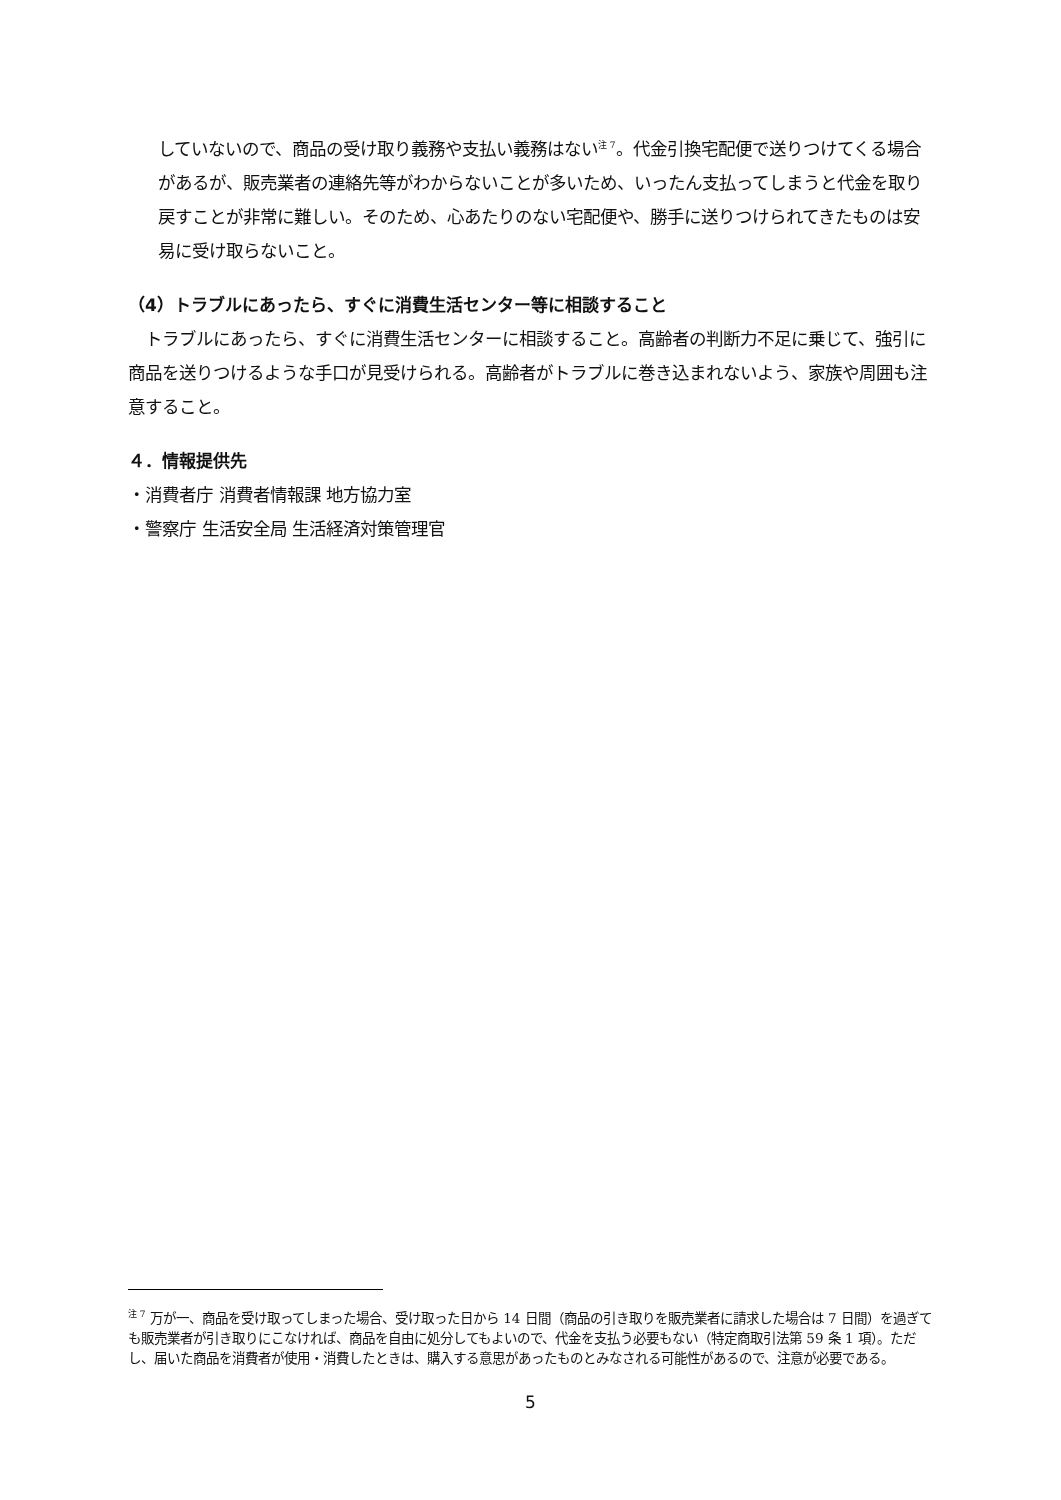していないので、商品の受け取り義務や支払い義務はない<sup>注 7</sup>。代金引換宅配便で送りつけてくる場合があるが、販売業者の連絡先等がわからないことが多いため、いったん支払ってしまうと代金を取り戻すことが非常に難しい。そのため、心あたりのない宅配便や、勝手に送りつけられてきたものは安易に受け取らないこと。
（4）トラブルにあったら、すぐに消費生活センター等に相談すること
　トラブルにあったら、すぐに消費生活センターに相談すること。高齢者の判断力不足に乗じて、強引に商品を送りつけるような手口が見受けられる。高齢者がトラブルに巻き込まれないよう、家族や周囲も注意すること。
４．情報提供先
・消費者庁 消費者情報課 地方協力室
・警察庁 生活安全局 生活経済対策管理官
<sup>注 7</sup> 万が一、商品を受け取ってしまった場合、受け取った日から 14 日間（商品の引き取りを販売業者に請求した場合は 7 日間）を過ぎても販売業者が引き取りにこなければ、商品を自由に処分してもよいので、代金を支払う必要もない（特定商取引法第 59 条 1 項）。ただし、届いた商品を消費者が使用・消費したときは、購入する意思があったものとみなされる可能性があるので、注意が必要である。
5